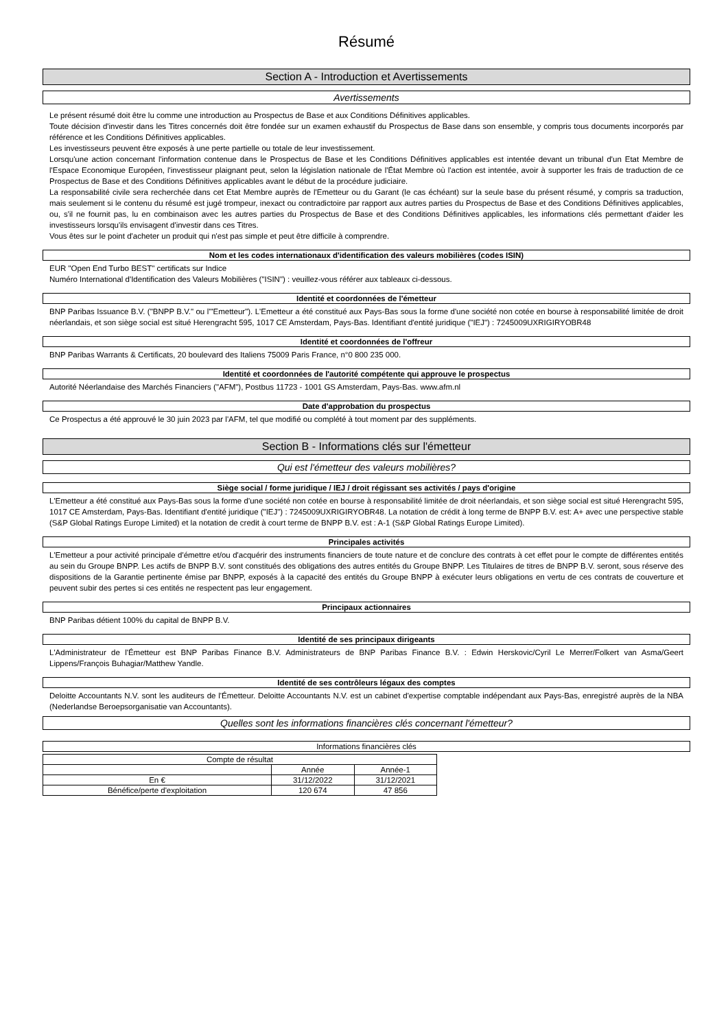Résumé
Section A - Introduction et Avertissements
Avertissements
Le présent résumé doit être lu comme une introduction au Prospectus de Base et aux Conditions Définitives applicables.
Toute décision d'investir dans les Titres concernés doit être fondée sur un examen exhaustif du Prospectus de Base dans son ensemble, y compris tous documents incorporés par référence et les Conditions Définitives applicables.
Les investisseurs peuvent être exposés à une perte partielle ou totale de leur investissement.
Lorsqu'une action concernant l'information contenue dans le Prospectus de Base et les Conditions Définitives applicables est intentée devant un tribunal d'un Etat Membre de l'Espace Economique Européen, l'investisseur plaignant peut, selon la législation nationale de l'État Membre où l'action est intentée, avoir à supporter les frais de traduction de ce Prospectus de Base et des Conditions Définitives applicables avant le début de la procédure judiciaire.
La responsabilité civile sera recherchée dans cet Etat Membre auprès de l'Emetteur ou du Garant (le cas échéant) sur la seule base du présent résumé, y compris sa traduction, mais seulement si le contenu du résumé est jugé trompeur, inexact ou contradictoire par rapport aux autres parties du Prospectus de Base et des Conditions Définitives applicables, ou, s'il ne fournit pas, lu en combinaison avec les autres parties du Prospectus de Base et des Conditions Définitives applicables, les informations clés permettant d'aider les investisseurs lorsqu'ils envisagent d'investir dans ces Titres.
Vous êtes sur le point d'acheter un produit qui n'est pas simple et peut être difficile à comprendre.
Nom et les codes internationaux d'identification des valeurs mobilières (codes ISIN)
EUR "Open End Turbo BEST" certificats sur Indice
Numéro International d'Identification des Valeurs Mobilières ("ISIN") : veuillez-vous référer aux tableaux ci-dessous.
Identité et coordonnées de l'émetteur
BNP Paribas Issuance B.V. ("BNPP B.V." ou l'"Emetteur"). L'Emetteur a été constitué aux Pays-Bas sous la forme d'une société non cotée en bourse à responsabilité limitée de droit néerlandais, et son siège social est situé Herengracht 595, 1017 CE Amsterdam, Pays-Bas. Identifiant d'entité juridique ("IEJ") : 7245009UXRIGIRYOBR48
Identité et coordonnées de l'offreur
BNP Paribas Warrants & Certificats, 20 boulevard des Italiens 75009 Paris France, n°0 800 235 000.
Identité et coordonnées de l'autorité compétente qui approuve le prospectus
Autorité Néerlandaise des Marchés Financiers ("AFM"), Postbus 11723 - 1001 GS Amsterdam, Pays-Bas. www.afm.nl
Date d'approbation du prospectus
Ce Prospectus a été approuvé le 30 juin 2023 par l'AFM, tel que modifié ou complété à tout moment par des suppléments.
Section B - Informations clés sur l'émetteur
Qui est l'émetteur des valeurs mobilières?
Siège social / forme juridique / IEJ / droit régissant ses activités / pays d'origine
L'Emetteur a été constitué aux Pays-Bas sous la forme d'une société non cotée en bourse à responsabilité limitée de droit néerlandais, et son siège social est situé Herengracht 595, 1017 CE Amsterdam, Pays-Bas. Identifiant d'entité juridique ("IEJ") : 7245009UXRIGIRYOBR48. La notation de crédit à long terme de BNPP B.V. est: A+ avec une perspective stable (S&P Global Ratings Europe Limited) et la notation de credit à court terme de BNPP B.V. est : A-1 (S&P Global Ratings Europe Limited).
Principales activités
L'Emetteur a pour activité principale d'émettre et/ou d'acquérir des instruments financiers de toute nature et de conclure des contrats à cet effet pour le compte de différentes entités au sein du Groupe BNPP. Les actifs de BNPP B.V. sont constitués des obligations des autres entités du Groupe BNPP. Les Titulaires de titres de BNPP B.V. seront, sous réserve des dispositions de la Garantie pertinente émise par BNPP, exposés à la capacité des entités du Groupe BNPP à exécuter leurs obligations en vertu de ces contrats de couverture et peuvent subir des pertes si ces entités ne respectent pas leur engagement.
Principaux actionnaires
BNP Paribas détient 100% du capital de BNPP B.V.
Identité de ses principaux dirigeants
L'Administrateur de l'Émetteur est BNP Paribas Finance B.V. Administrateurs de BNP Paribas Finance B.V. : Edwin Herskovic/Cyril Le Merrer/Folkert van Asma/Geert Lippens/François Buhagiar/Matthew Yandle.
Identité de ses contrôleurs légaux des comptes
Deloitte Accountants N.V. sont les auditeurs de l'Émetteur. Deloitte Accountants N.V. est un cabinet d'expertise comptable indépendant aux Pays-Bas, enregistré auprès de la NBA (Nederlandse Beroepsorganisatie van Accountants).
Quelles sont les informations financières clés concernant l'émetteur?
Informations financières clés
| Compte de résultat | | |
| | Année | Année-1 |
| En € | 31/12/2022 | 31/12/2021 |
| Bénéfice/perte d'exploitation | 120 674 | 47 856 |